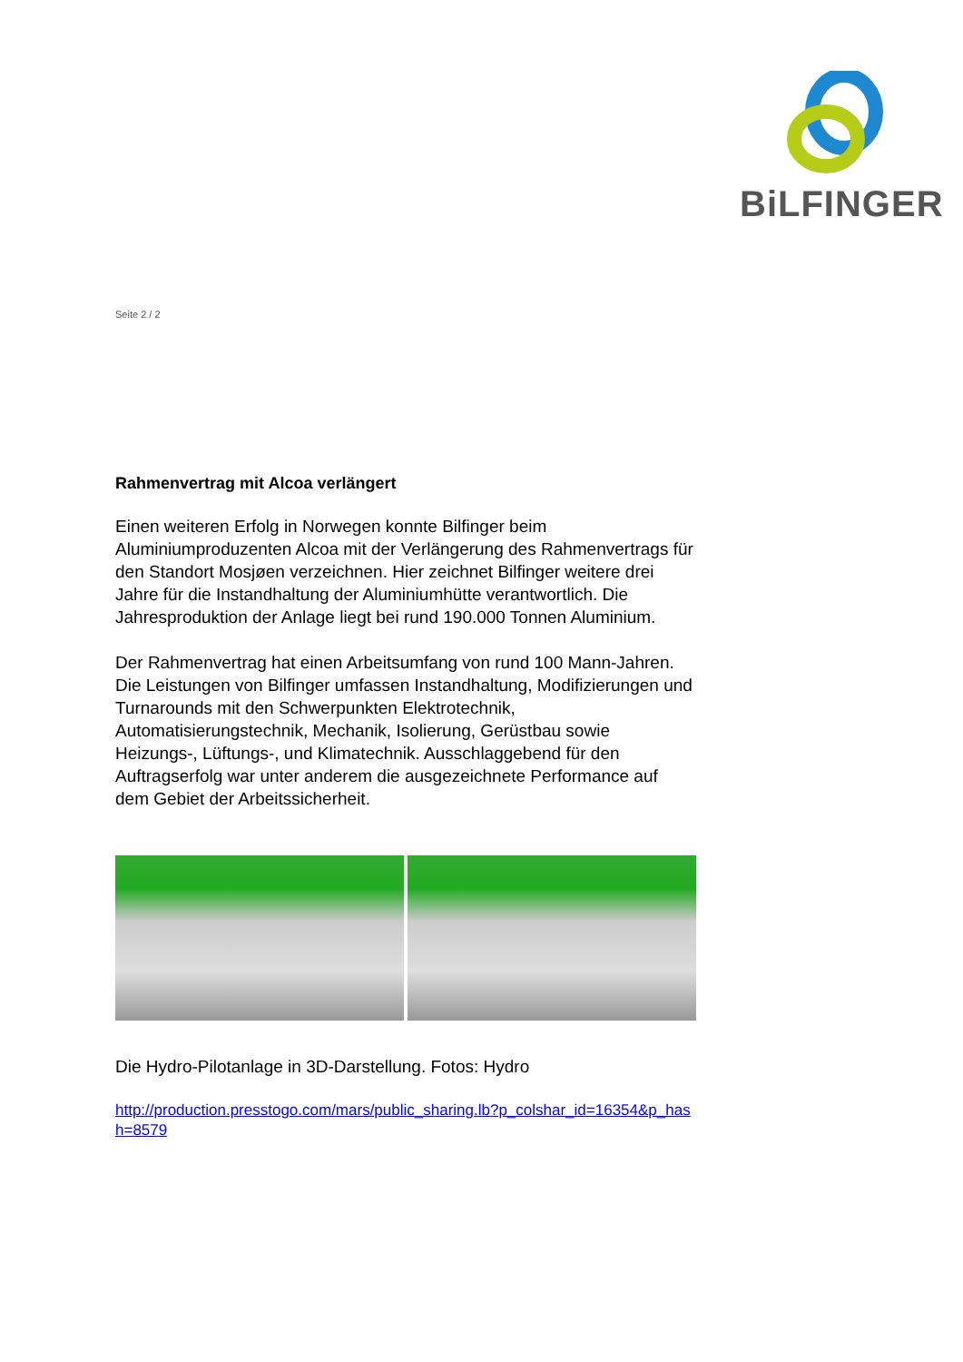BiLFINGER
Seite 2 / 2
Rahmenvertrag mit Alcoa verlängert
Einen weiteren Erfolg in Norwegen konnte Bilfinger beim Aluminiumproduzenten Alcoa mit der Verlängerung des Rahmenvertrags für den Standort Mosjøen verzeichnen. Hier zeichnet Bilfinger weitere drei Jahre für die Instandhaltung der Aluminiumhütte verantwortlich. Die Jahresproduktion der Anlage liegt bei rund 190.000 Tonnen Aluminium.
Der Rahmenvertrag hat einen Arbeitsumfang von rund 100 Mann-Jahren. Die Leistungen von Bilfinger umfassen Instandhaltung, Modifizierungen und Turnarounds mit den Schwerpunkten Elektrotechnik, Automatisierungstechnik, Mechanik, Isolierung, Gerüstbau sowie Heizungs-, Lüftungs-, und Klimatechnik. Ausschlaggebend für den Auftragserfolg war unter anderem die ausgezeichnete Performance auf dem Gebiet der Arbeitssicherheit.
Die Hydro-Pilotanlage in 3D-Darstellung. Fotos: Hydro
http://production.presstogo.com/mars/public_sharing.lb?p_colshar_id=16354&p_hash=8579